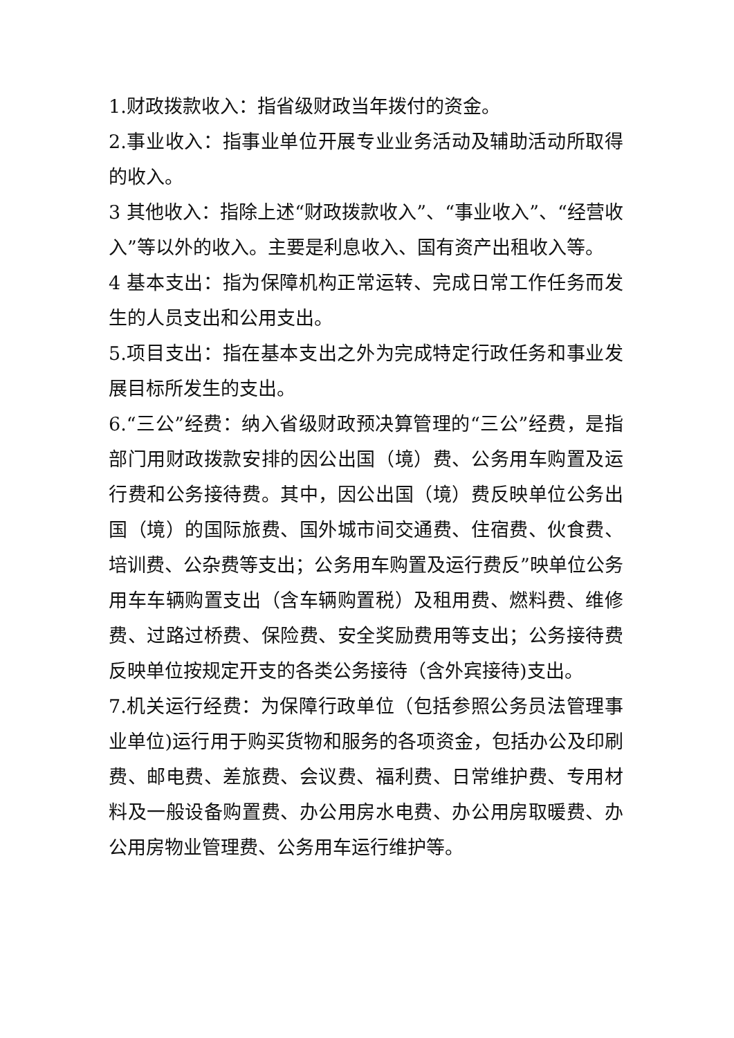1.财政拨款收入：指省级财政当年拨付的资金。
2.事业收入：指事业单位开展专业业务活动及辅助活动所取得的收入。
3 其他收入：指除上述“财政拨款收入”、“事业收入”、“经营收入”等以外的收入。主要是利息收入、国有资产出租收入等。
4 基本支出：指为保障机构正常运转、完成日常工作任务而发生的人员支出和公用支出。
5.项目支出：指在基本支出之外为完成特定行政任务和事业发展目标所发生的支出。
6.“三公”经费：纳入省级财政预决算管理的“三公”经费，是指部门用财政拨款安排的因公出国（境）费、公务用车购置及运行费和公务接待费。其中，因公出国（境）费反映单位公务出国（境）的国际旅费、国外城市间交通费、住宿费、伙食费、培训费、公杂费等支出；公务用车购置及运行费反”映单位公务用车车辆购置支出（含车辆购置税）及租用费、燃料费、维修费、过路过桥费、保险费、安全奖励费用等支出；公务接待费反映单位按规定开支的各类公务接待（含外宾接待)支出。
7.机关运行经费：为保障行政单位（包括参照公务员法管理事业单位)运行用于购买货物和服务的各项资金，包括办公及印刷费、邮电费、差旅费、会议费、福利费、日常维护费、专用材料及一般设备购置费、办公用房水电费、办公用房取暖费、办公用房物业管理费、公务用车运行维护等。